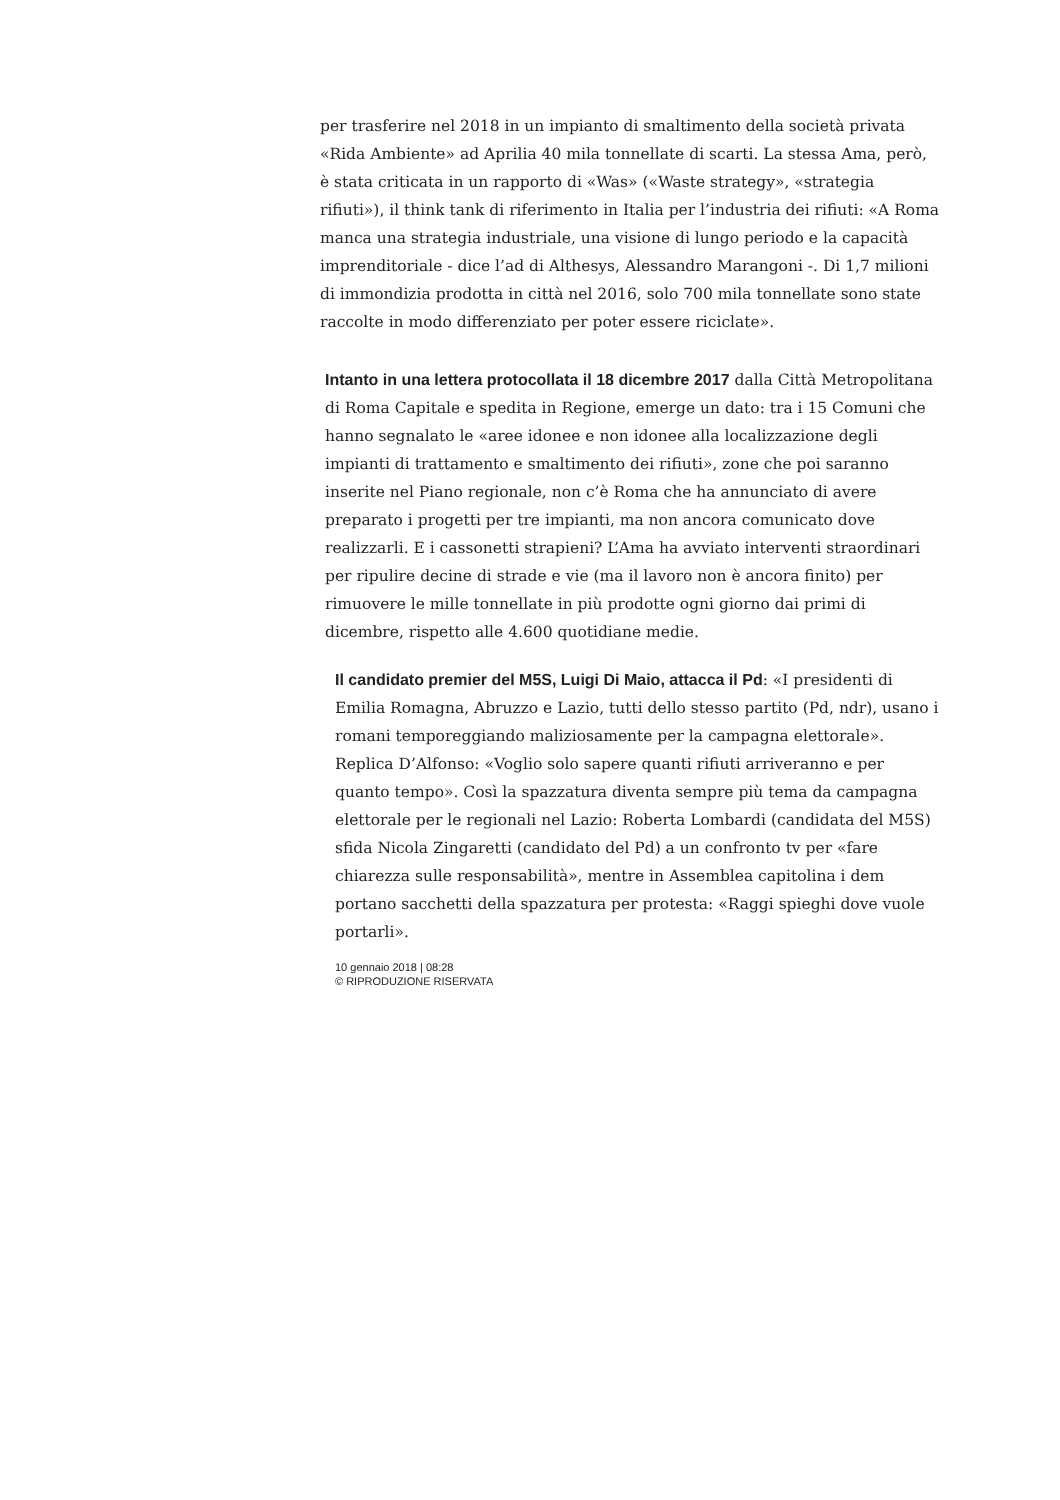per trasferire nel 2018 in un impianto di smaltimento della società privata «Rida Ambiente» ad Aprilia 40 mila tonnellate di scarti. La stessa Ama, però, è stata criticata in un rapporto di «Was» («Waste strategy», «strategia rifiuti»), il think tank di riferimento in Italia per l’industria dei rifiuti: «A Roma manca una strategia industriale, una visione di lungo periodo e la capacità imprenditoriale - dice l’ad di Althesys, Alessandro Marangoni -. Di 1,7 milioni di immondizia prodotta in città nel 2016, solo 700 mila tonnellate sono state raccolte in modo differenziato per poter essere riciclate».
Intanto in una lettera protocollata il 18 dicembre 2017 dalla Città Metropolitana di Roma Capitale e spedita in Regione, emerge un dato: tra i 15 Comuni che hanno segnalato le «aree idonee e non idonee alla localizzazione degli impianti di trattamento e smaltimento dei rifiuti», zone che poi saranno inserite nel Piano regionale, non c’è Roma che ha annunciato di avere preparato i progetti per tre impianti, ma non ancora comunicato dove realizzarli. E i cassonetti strapieni? L’Ama ha avviato interventi straordinari per ripulire decine di strade e vie (ma il lavoro non è ancora finito) per rimuovere le mille tonnellate in più prodotte ogni giorno dai primi di dicembre, rispetto alle 4.600 quotidiane medie.
Il candidato premier del M5S, Luigi Di Maio, attacca il Pd: «I presidenti di Emilia Romagna, Abruzzo e Lazio, tutti dello stesso partito (Pd, ndr), usano i romani temporeggiando maliziosamente per la campagna elettorale». Replica D’Alfonso: «Voglio solo sapere quanti rifiuti arriveranno e per quanto tempo». Così la spazzatura diventa sempre più tema da campagna elettorale per le regionali nel Lazio: Roberta Lombardi (candidata del M5S) sfida Nicola Zingaretti (candidato del Pd) a un confronto tv per «fare chiarezza sulle responsabilità», mentre in Assemblea capitolina i dem portano sacchetti della spazzatura per protesta: «Raggi spieghi dove vuole portarli».
10 gennaio 2018 | 08:28
© RIPRODUZIONE RISERVATA